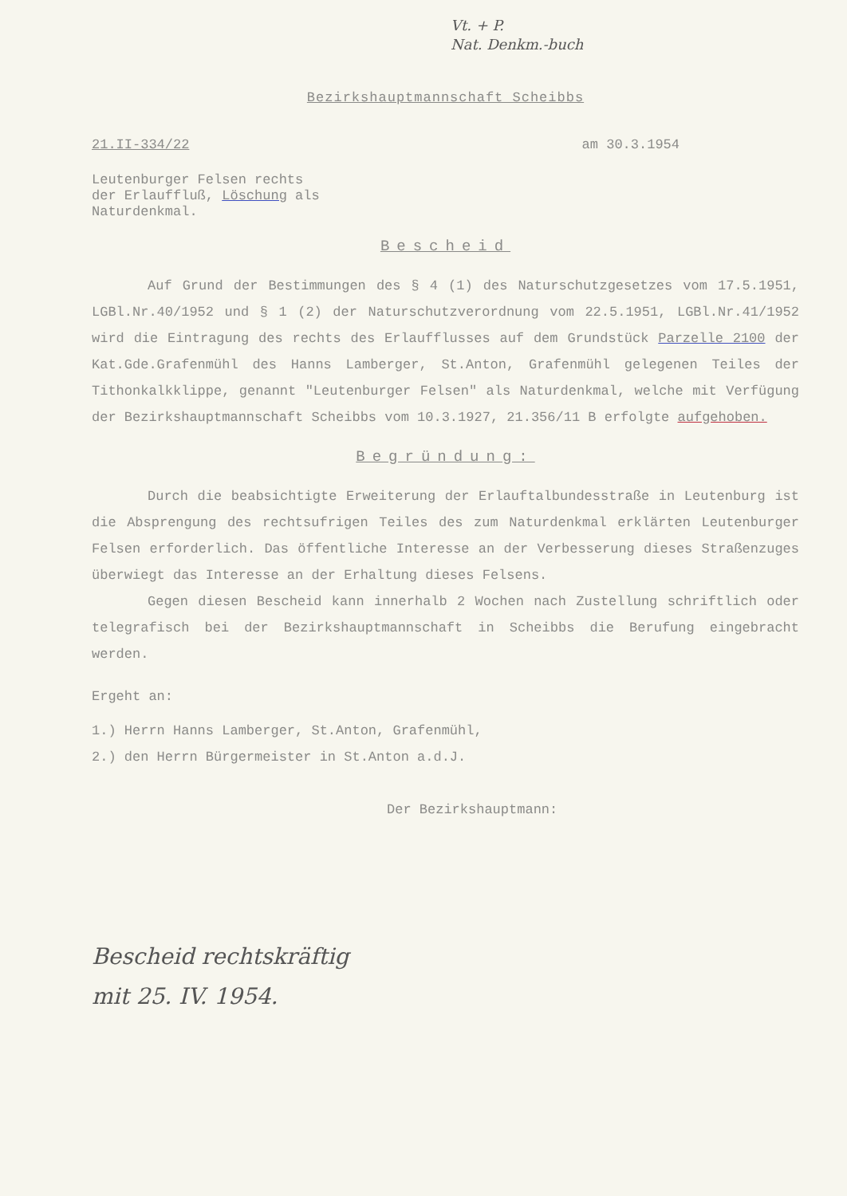Vt. + P.
Nat. Denkm.-buch
Bezirkshauptmannschaft Scheibbs
21.II-334/22 am 30.3.1954
Leutenburger Felsen rechts
der Erlauffluß, Löschung als
Naturdenkmal.
Bescheid
Auf Grund der Bestimmungen des § 4 (1) des Naturschutzgesetzes vom 17.5.1951, LGBl.Nr.40/1952 und § 1 (2) der Naturschutzverordnung vom 22.5.1951, LGBl.Nr.41/1952 wird die Eintragung des rechts des Erlaufflusses auf dem Grundstück Parzelle 2100 der Kat.Gde.Grafenmühl des Hanns Lamberger, St.Anton, Grafenmühl gelegenen Teiles der Tithonkalkklippe, genannt "Leutenburger Felsen" als Naturdenkmal, welche mit Verfügung der Bezirkshauptmannschaft Scheibbs vom 10.3.1927, 21.356/11 B erfolgte aufgehoben.
Begründung:
Durch die beabsichtigte Erweiterung der Erlauftalbundesstraße in Leutenburg ist die Absprengung des rechtsufrigen Teiles des zum Naturdenkmal erklärten Leutenburger Felsen erforderlich. Das öffentliche Interesse an der Verbesserung dieses Straßenzuges überwiegt das Interesse an der Erhaltung dieses Felsens.
Gegen diesen Bescheid kann innerhalb 2 Wochen nach Zustellung schriftlich oder telegrafisch bei der Bezirkshauptmannschaft in Scheibbs die Berufung eingebracht werden.
Ergeht an:
1.) Herrn Hanns Lamberger, St.Anton, Grafenmühl,
2.) den Herrn Bürgermeister in St.Anton a.d.J.
Der Bezirkshauptmann:
Bescheid rechtskräftig
mit 25. IV. 1954.